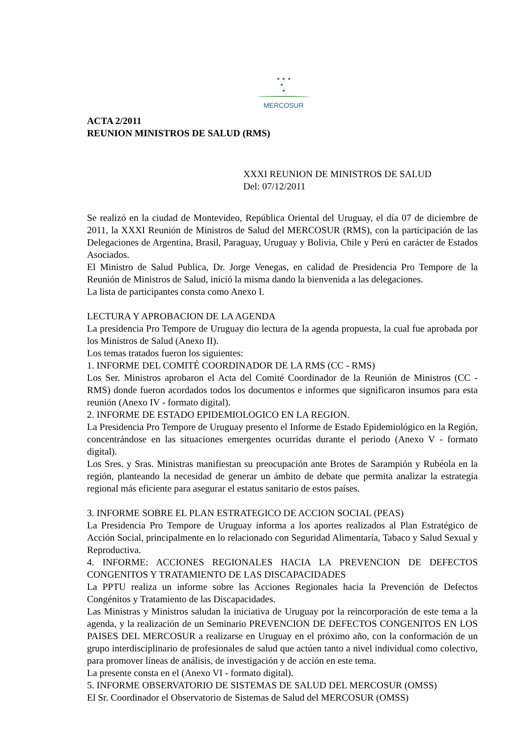✦ ✦ ✦
✦
✦
MERCOSUR
ACTA 2/2011
REUNION MINISTROS DE SALUD (RMS)
XXXI REUNION DE MINISTROS DE SALUD
Del: 07/12/2011
Se realizó en la ciudad de Montevideo, República Oriental del Uruguay, el día 07 de diciembre de 2011, la XXXI Reunión de Ministros de Salud del MERCOSUR (RMS), con la participación de las Delegaciones de Argentina, Brasil, Paraguay, Uruguay y Bolivia, Chile y Perú en carácter de Estados Asociados.
El Ministro de Salud Publica, Dr. Jorge Venegas, en calidad de Presidencia Pro Tempore de la Reunión de Ministros de Salud, inició la misma dando la bienvenida a las delegaciones.
La lista de participantes consta como Anexo I.
LECTURA Y APROBACION DE LA AGENDA
La presidencia Pro Tempore de Uruguay dio lectura de la agenda propuesta, la cual fue aprobada por los Ministros de Salud (Anexo II).
Los temas tratados fueron los siguientes:
1. INFORME DEL COMITÉ COORDINADOR DE LA RMS (CC - RMS)
Los Ser. Ministros aprobaron el Acta del Comité Coordinador de la Reunión de Ministros (CC - RMS) donde fueron acordados todos los documentos e informes que significaron insumos para esta reunión (Anexo IV - formato digital).
2. INFORME DE ESTADO EPIDEMIOLOGICO EN LA REGION.
La Presidencia Pro Tempore de Uruguay presento el Informe de Estado Epidemiológico en la Región, concentrándose en las situaciones emergentes ocurridas durante el periodo (Anexo V - formato digital).
Los Sres. y Sras. Ministras manifiestan su preocupación ante Brotes de Sarampión y Rubéola en la región, planteando la necesidad de generar un ámbito de debate que permita analizar la estrategia regional más eficiente para asegurar el estatus sanitario de estos países.
3. INFORME SOBRE EL PLAN ESTRATEGICO DE ACCION SOCIAL (PEAS)
La Presidencia Pro Tempore de Uruguay informa a los aportes realizados al Plan Estratégico de Acción Social, principalmente en lo relacionado con Seguridad Alimentaría, Tabaco y Salud Sexual y Reproductiva.
4. INFORME: ACCIONES REGIONALES HACIA LA PREVENCION DE DEFECTOS CONGENITOS Y TRATAMIENTO DE LAS DISCAPACIDADES
La PPTU realiza un informe sobre las Acciones Regionales hacia la Prevención de Defectos Congénitos y Tratamiento de las Discapacidades.
Las Ministras y Ministros saludan la iniciativa de Uruguay por la reincorporación de este tema a la agenda, y la realización de un Seminario PREVENCION DE DEFECTOS CONGENITOS EN LOS PAISES DEL MERCOSUR a realizarse en Uruguay en el próximo año, con la conformación de un grupo interdisciplinario de profesionales de salud que actúen tanto a nivel individual como colectivo, para promover líneas de análisis, de investigación y de acción en este tema.
La presente consta en el (Anexo VI - formato digital).
5. INFORME OBSERVATORIO DE SISTEMAS DE SALUD DEL MERCOSUR (OMSS)
El Sr. Coordinador el Observatorio de Sistemas de Salud del MERCOSUR (OMSS)